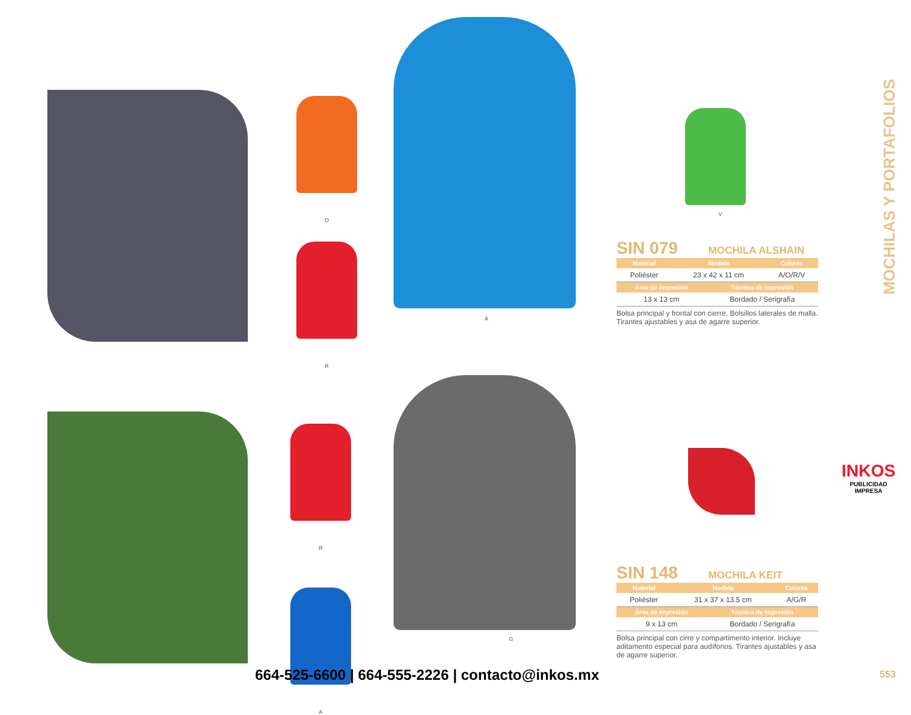MOCHILAS Y PORTAFOLIOS
O
R
A
V
SIN 079 MOCHILA ALSHAIN
| Material | Medida | Colores |
| --- | --- | --- |
| Poliéster | 23 x 42 x 11 cm | A/O/R/V |
| Área de impresión | Técnica de impresión |
| --- | --- |
| 13 x 13 cm | Bordado / Serigrafía |
Bolsa principal y frontal con cierre. Bolsillos laterales de malla. Tirantes ajustables y asa de agarre superior.
R
A
G
SIN 148 MOCHILA KEIT
| Material | Medida | Colores |
| --- | --- | --- |
| Poliéster | 31 x 37 x 13.5 cm | A/G/R |
| Área de impresión | Técnica de impresión |
| --- | --- |
| 9 x 13 cm | Bordado / Serigrafía |
Bolsa principal con cirre y compartimento interior. Incluye aditamento especial para audífonos. Tirantes ajustables y asa de agarre superior.
INKOS
PUBLICIDAD IMPRESA
664-525-6600 | 664-555-2226 | contacto@inkos.mx
553